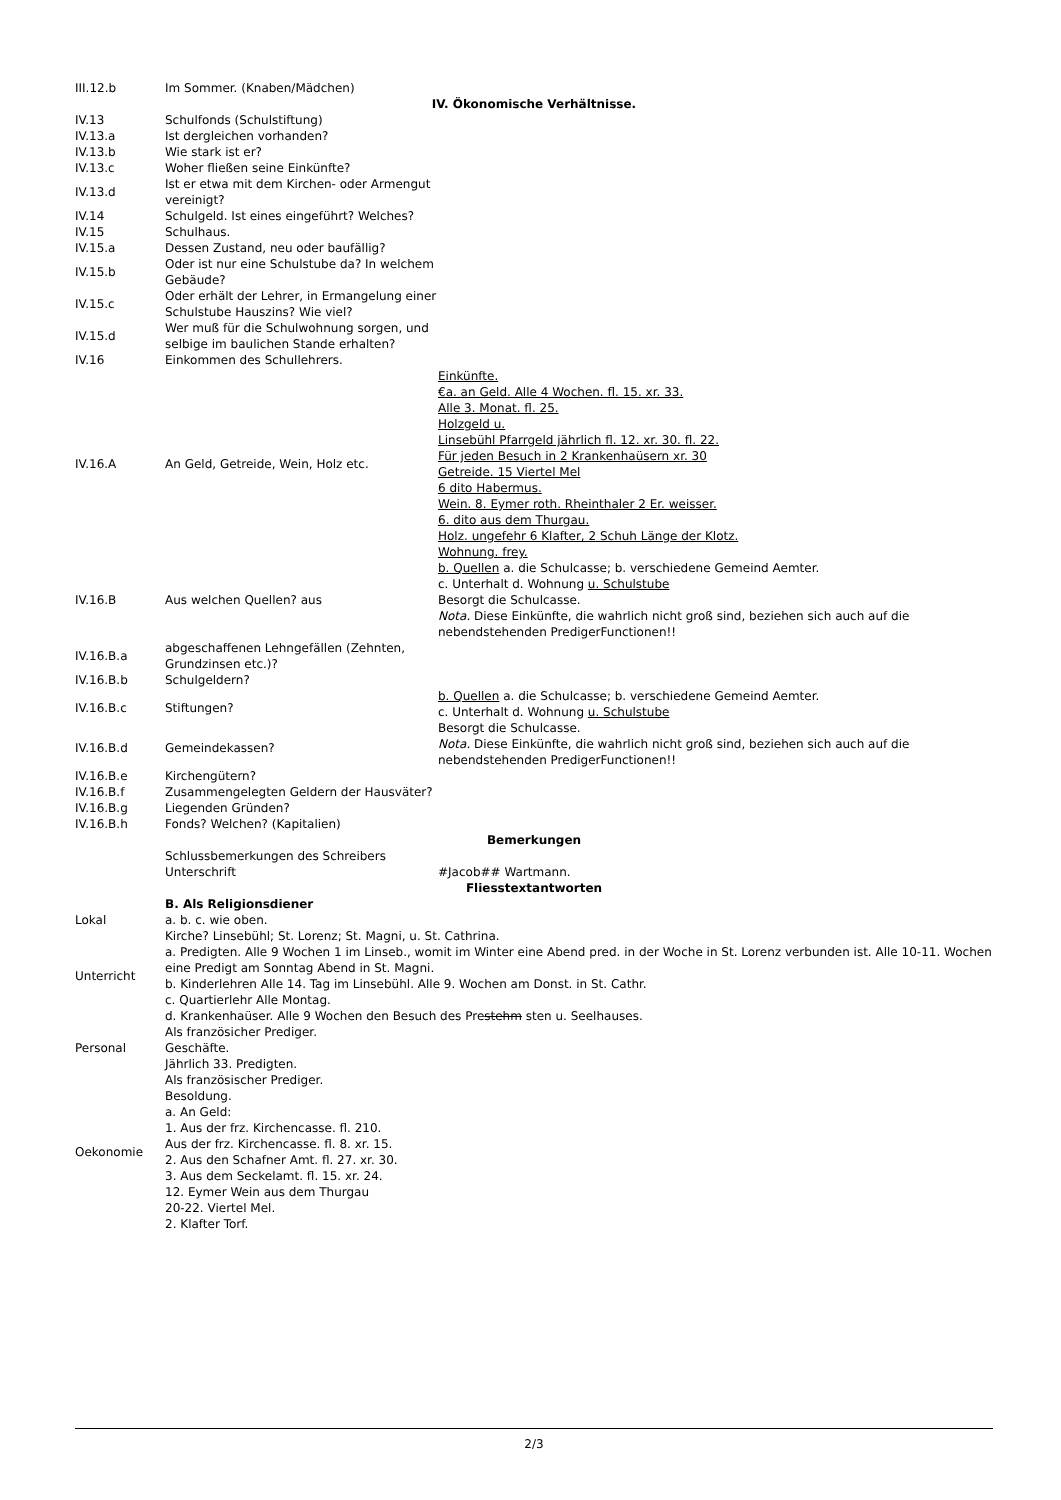| III.12.b | Im Sommer. (Knaben/Mädchen) | |
| IV. Ökonomische Verhältnisse. | | |
| IV.13 | Schulfonds (Schulstiftung) | |
| IV.13.a | Ist dergleichen vorhanden? | |
| IV.13.b | Wie stark ist er? | |
| IV.13.c | Woher fließen seine Einkünfte? | |
| IV.13.d | Ist er etwa mit dem Kirchen- oder Armengut vereinigt? | |
| IV.14 | Schulgeld. Ist eines eingeführt? Welches? | |
| IV.15 | Schulhaus. | |
| IV.15.a | Dessen Zustand, neu oder baufällig? | |
| IV.15.b | Oder ist nur eine Schulstube da? In welchem Gebäude? | |
| IV.15.c | Oder erhält der Lehrer, in Ermangelung einer Schulstube Hauszins? Wie viel? | |
| IV.15.d | Wer muß für die Schulwohnung sorgen, und selbige im baulichen Stande erhalten? | |
| IV.16 | Einkommen des Schullehrers. | |
| IV.16.A | An Geld, Getreide, Wein, Holz etc. | Einkünfte. €a. an Geld. Alle 4 Wochen. fl. 15. xr. 33. Alle 3. Monat. fl. 25. Holzgeld u. Linsebühl Pfarrgeld jährlich fl. 12. xr. 30. fl. 22. Für jeden Besuch in 2 Krankenhaüsern xr. 30 Getreide. 15 Viertel Mel 6 dito Habermus. Wein. 8. Eymer roth. Rheinthaler 2 Er. weisser. 6. dito aus dem Thurgau. Holz. ungefehr 6 Klafter, 2 Schuh Länge der Klotz. Wohnung. frey. |
| IV.16.B | Aus welchen Quellen? aus | b. Quellen a. die Schulcasse; b. verschiedene Gemeind Aemter. c. Unterhalt d. Wohnung u. Schulstube Besorgt die Schulcasse. Nota. Diese Einkünfte, die wahrlich nicht groß sind, beziehen sich auch auf die nebendstehenden PredigerFunctionen!! |
| IV.16.B.a | abgeschaffenen Lehngefällen (Zehnten, Grundzinsen etc.)? | |
| IV.16.B.b | Schulgeldern? | |
| IV.16.B.c | Stiftungen? | b. Quellen a. die Schulcasse; b. verschiedene Gemeind Aemter. c. Unterhalt d. Wohnung u. Schulstube Besorgt die Schulcasse. Nota. Diese Einkünfte, die wahrlich nicht groß sind, beziehen sich auch auf die nebendstehenden PredigerFunctionen!! |
| IV.16.B.d | Gemeindekassen? | |
| IV.16.B.e | Kirchengütern? | |
| IV.16.B.f | Zusammengelegten Geldern der Hausväter? | |
| IV.16.B.g | Liegenden Gründen? | |
| IV.16.B.h | Fonds? Welchen? (Kapitalien) | |
| Bemerkungen | | |
| | Schlussbemerkungen des Schreibers Unterschrift | #Jacob## Wartmann. |
| Fliesstextantworten | | |
| | B. Als Religionsdiener |
| Lokal | a. b. c. wie oben. |
| Unterricht | Kirche? Linsebühl; St. Lorenz; St. Magni, u. St. Cathrina. a. Predigten. Alle 9 Wochen 1 im Linseb., womit im Winter eine Abend pred. in der Woche in St. Lorenz verbunden ist. Alle 10-11. Wochen eine Predigt am Sonntag Abend in St. Magni. b. Kinderlehren Alle 14. Tag im Linsebühl. Alle 9. Wochen am Donst. in St. Cathr. c. Quartierlehr Alle Montag. d. Krankenhaüser. Alle 9 Wochen den Besuch des Pre stehm sten u. Seelhauses. |
| Personal | Als französicher Prediger. Geschäfte. Jährlich 33. Predigten. |
| Oekonomie | Als französischer Prediger. Besoldung. a. An Geld: 1. Aus der frz. Kirchencasse. fl. 210. Aus der frz. Kirchencasse. fl. 8. xr. 15. 2. Aus den Schafner Amt. fl. 27. xr. 30. 3. Aus dem Seckelamt. fl. 15. xr. 24. 12. Eymer Wein aus dem Thurgau 20-22. Viertel Mel. 2. Klafter Torf. |
2/3